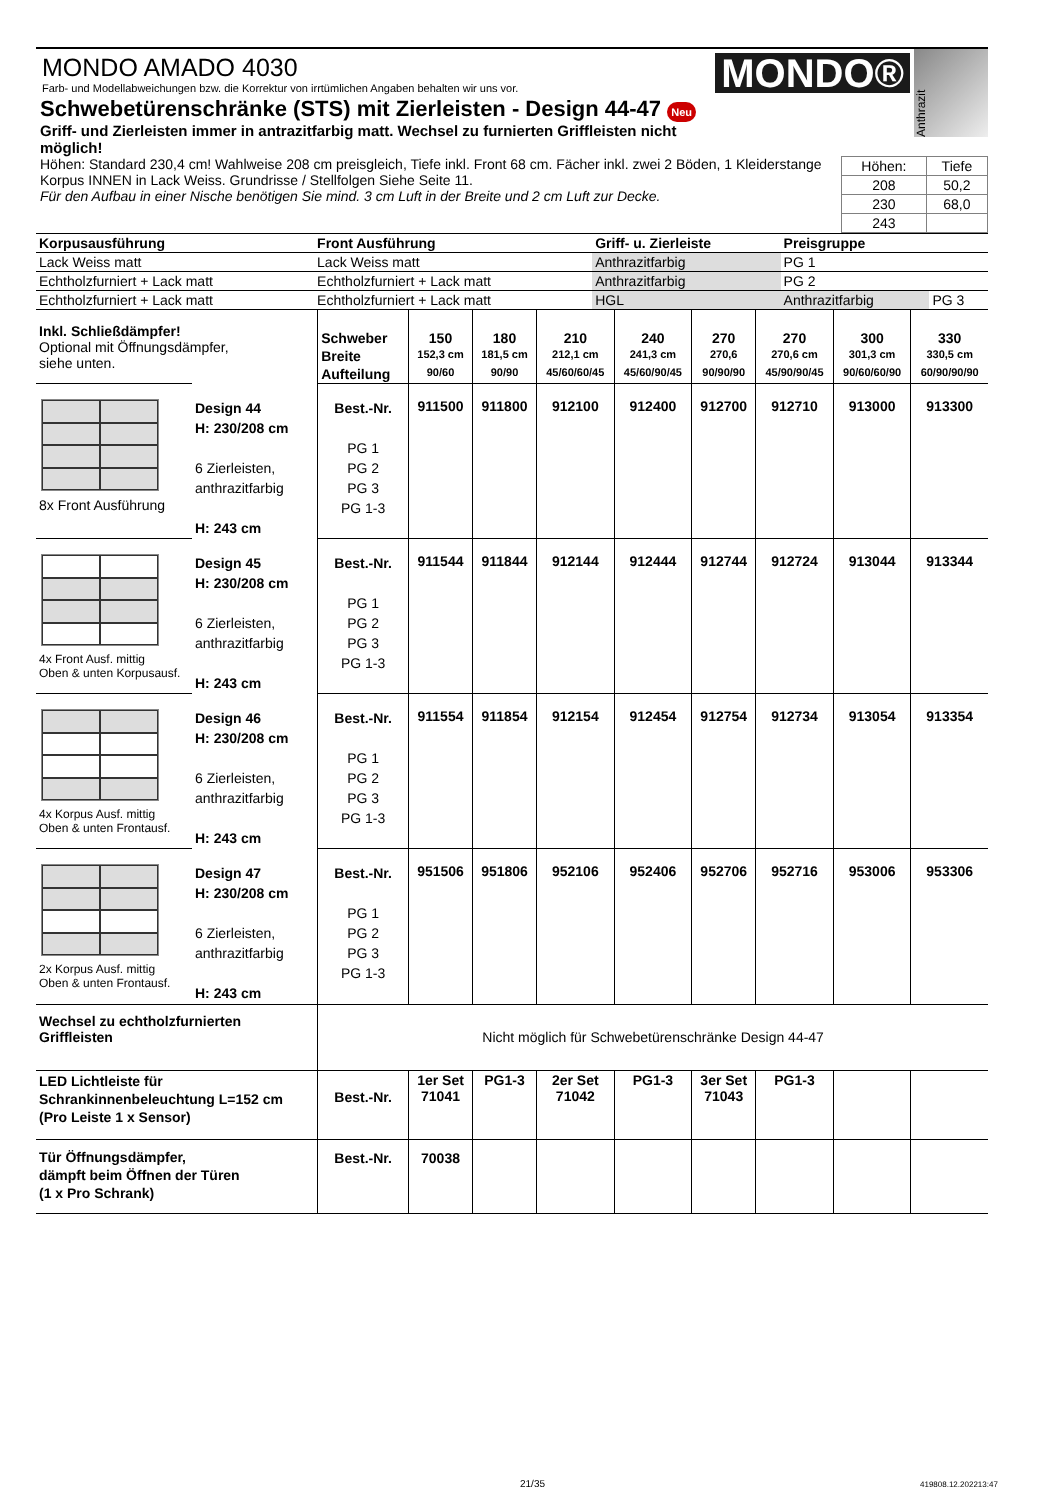MONDO AMADO 4030
Farb- und Modellabweichungen bzw. die Korrektur von irrtümlichen Angaben behalten wir uns vor.
Schwebetürenschränke (STS) mit Zierleisten - Design 44-47 Neu
Griff- und Zierleisten immer in antrazitfarbig matt. Wechsel zu furnierten Griffleisten nicht möglich!
MONDO®
Anthrazit
Höhen: Standard 230,4 cm! Wahlweise 208 cm preisgleich, Tiefe inkl. Front 68 cm. Fächer inkl. zwei 2 Böden, 1 Kleiderstange
Korpus INNEN in Lack Weiss. Grundrisse / Stellfolgen Siehe Seite 11.
Für den Aufbau in einer Nische benötigen Sie mind. 3 cm Luft in der Breite und 2 cm Luft zur Decke.
| Höhen: | Tiefe |
| 208 | 50,2 |
| 230 | 68,0 |
| 243 | |
| Korpusausführung | Front Ausführung | Griff- u. Zierleiste | Preisgruppe | |
| --- | --- | --- | --- | --- |
| Lack Weiss matt | Lack Weiss matt | Anthrazitfarbig | PG 1 | |
| Echtholzfurniert + Lack matt | Echtholzfurniert + Lack matt | Anthrazitfarbig | PG 2 | |
| Echtholzfurniert + Lack matt | Echtholzfurniert + Lack matt | HGL | Anthrazitfarbig | PG 3 |
| Inkl. Schließdämpfer! Optional mit Öffnungsdämpfer, siehe unten. | | Schweber | 150 | 180 | 210 | 240 | 270 | 270 | 300 | 330 |
| | | Breite | 152,3 cm | 181,5 cm | 212,1 cm | 241,3 cm | 270,6 | 270,6 cm | 301,3 cm | 330,5 cm |
| | | Aufteilung | 90/60 | 90/90 | 45/60/60/45 | 45/60/90/45 | 90/90/90 | 45/90/90/45 | 90/60/60/90 | 60/90/90/90 |
| 8x Front Ausführung | Design 44 H: 230/208 cm 6 Zierleisten, anthrazitfarbig H: 243 cm | Best.-Nr. PG 1 PG 2 PG 3 PG 1-3 | 911500 | 911800 | 912100 | 912400 | 912700 | 912710 | 913000 | 913300 |
| 4x Front Ausf. mittig Oben & unten Korpusausf. | Design 45 H: 230/208 cm 6 Zierleisten, anthrazitfarbig H: 243 cm | Best.-Nr. PG 1 PG 2 PG 3 PG 1-3 | 911544 | 911844 | 912144 | 912444 | 912744 | 912724 | 913044 | 913344 |
| 4x Korpus Ausf. mittig Oben & unten Frontausf. | Design 46 H: 230/208 cm 6 Zierleisten, anthrazitfarbig H: 243 cm | Best.-Nr. PG 1 PG 2 PG 3 PG 1-3 | 911554 | 911854 | 912154 | 912454 | 912754 | 912734 | 913054 | 913354 |
| 2x Korpus Ausf. mittig Oben & unten Frontausf. | Design 47 H: 230/208 cm 6 Zierleisten, anthrazitfarbig H: 243 cm | Best.-Nr. PG 1 PG 2 PG 3 PG 1-3 | 951506 | 951806 | 952106 | 952406 | 952706 | 952716 | 953006 | 953306 |
| Wechsel zu echtholzfurnierten Griffleisten | | Nicht möglich für Schwebetürenschränke Design 44-47 | | | | | | | | |
| LED Lichtleiste für Schrankinnenbeleuchtung L=152 cm (Pro Leiste 1 x Sensor) | | Best.-Nr. | 1er Set 71041 | PG1-3 | 2er Set 71042 | PG1-3 | 3er Set 71043 | PG1-3 | | |
| Tür Öffnungsdämpfer, dämpft beim Öffnen der Türen (1 x Pro Schrank) | | Best.-Nr. | 70038 | | | | | | | |
21/35 419808.12.202213:47